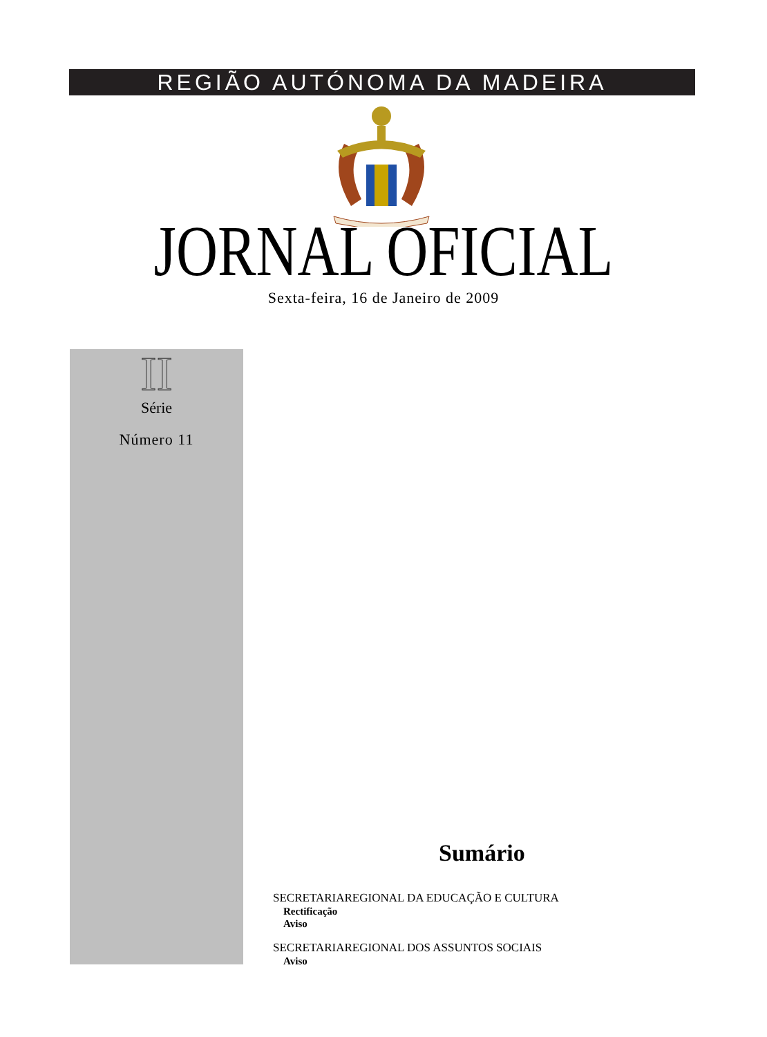REGIÃO AUTÓNOMA DA MADEIRA
JORNAL OFICIAL Sexta-feira, 16 de Janeiro de 2009
II
Série
Número 11
Sumário
SECRETARIAREGIONAL DA EDUCAÇÃO E CULTURA
Rectificação
Aviso
SECRETARIAREGIONAL DOS ASSUNTOS SOCIAIS
Aviso